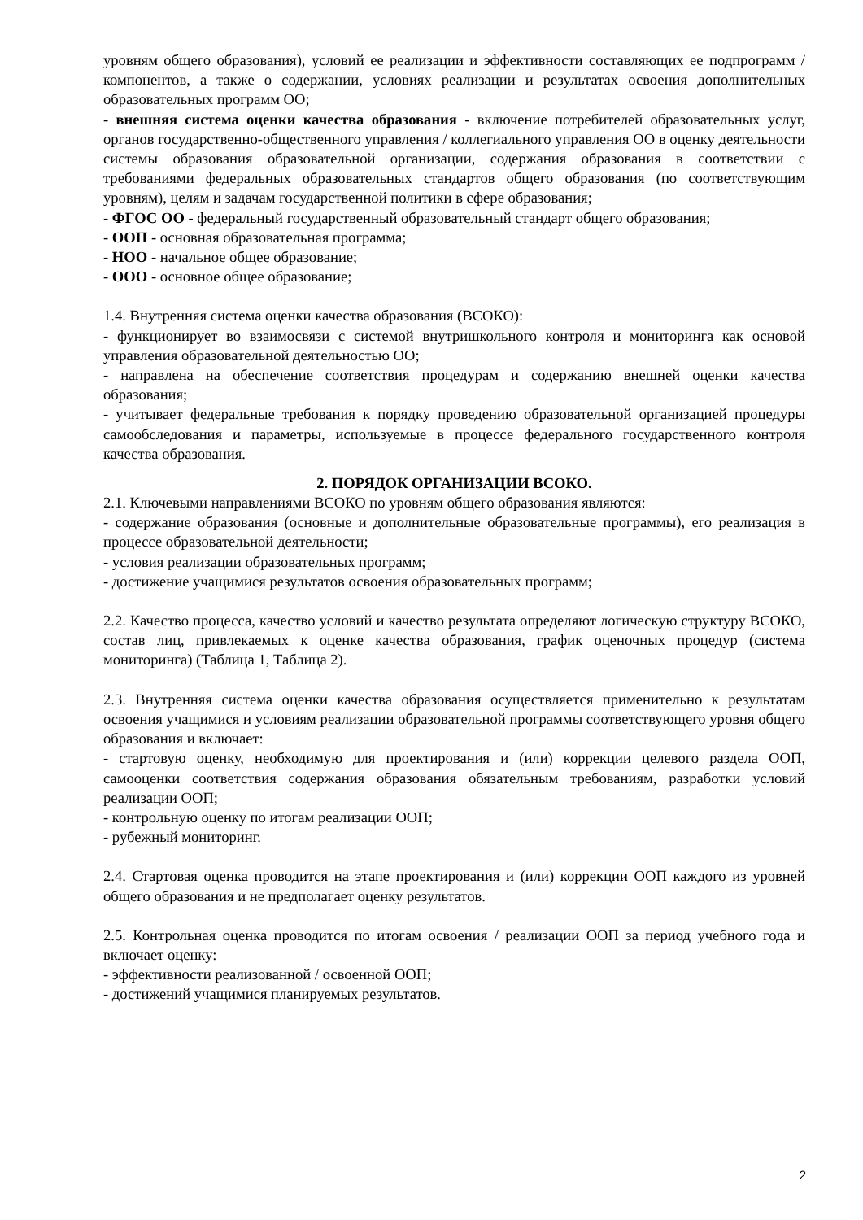уровням общего образования), условий ее реализации и эффективности составляющих ее подпрограмм / компонентов, а также о содержании, условиях реализации и результатах освоения дополнительных образовательных программ ОО;
- внешняя система оценки качества образования - включение потребителей образовательных услуг, органов государственно-общественного управления / коллегиального управления ОО в оценку деятельности системы образования образовательной организации, содержания образования в соответствии с требованиями федеральных образовательных стандартов общего образования (по соответствующим уровням), целям и задачам государственной политики в сфере образования;
- ФГОС ОО - федеральный государственный образовательный стандарт общего образования;
- ООП - основная образовательная программа;
- НОО - начальное общее образование;
- ООО - основное общее образование;
1.4. Внутренняя система оценки качества образования (ВСОКО):
- функционирует во взаимосвязи с системой внутришкольного контроля и мониторинга как основой управления образовательной деятельностью ОО;
- направлена на обеспечение соответствия процедурам и содержанию внешней оценки качества образования;
- учитывает федеральные требования к порядку проведению образовательной организацией процедуры самообследования и параметры, используемые в процессе федерального государственного контроля качества образования.
2. ПОРЯДОК ОРГАНИЗАЦИИ ВСОКО.
2.1. Ключевыми направлениями ВСОКО по уровням общего образования являются:
- содержание образования (основные и дополнительные образовательные программы), его реализация в процессе образовательной деятельности;
- условия реализации образовательных программ;
- достижение учащимися результатов освоения образовательных программ;
2.2. Качество процесса, качество условий и качество результата определяют логическую структуру ВСОКО, состав лиц, привлекаемых к оценке качества образования, график оценочных процедур (система мониторинга) (Таблица 1, Таблица 2).
2.3. Внутренняя система оценки качества образования осуществляется применительно к результатам освоения учащимися и условиям реализации образовательной программы соответствующего уровня общего образования и включает:
- стартовую оценку, необходимую для проектирования и (или) коррекции целевого раздела ООП, самооценки соответствия содержания образования обязательным требованиям, разработки условий реализации ООП;
- контрольную оценку по итогам реализации ООП;
- рубежный мониторинг.
2.4. Стартовая оценка проводится на этапе проектирования и (или) коррекции ООП каждого из уровней общего образования и не предполагает оценку результатов.
2.5. Контрольная оценка проводится по итогам освоения / реализации ООП за период учебного года и включает оценку:
- эффективности реализованной / освоенной ООП;
- достижений учащимися планируемых результатов.
2